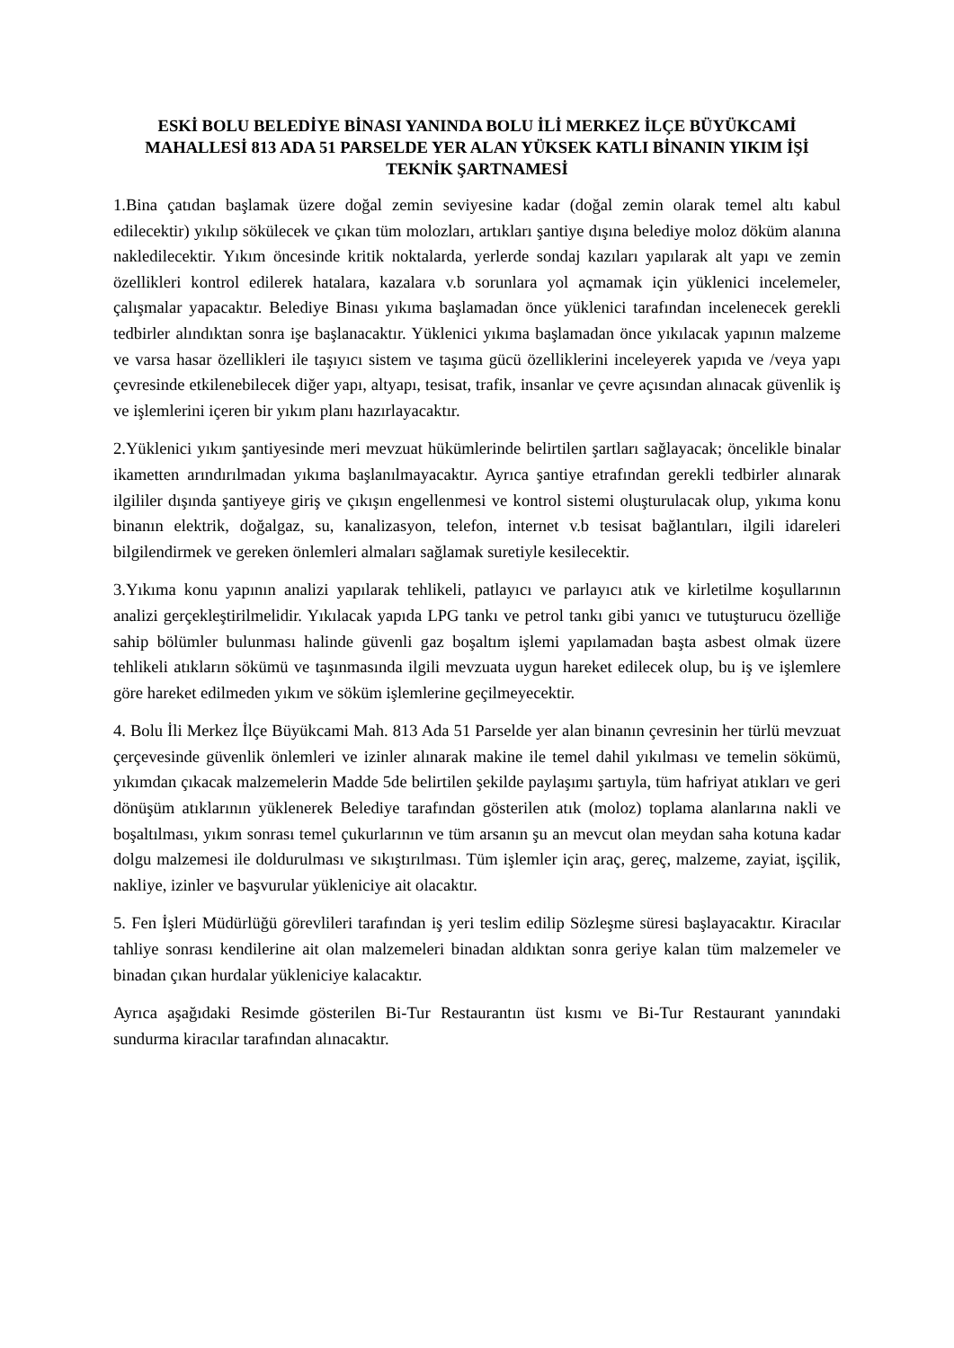ESKİ BOLU BELEDİYE BİNASI YANINDA BOLU İLİ MERKEZ İLÇE BÜYÜKCAMİ MAHALLESİ 813 ADA 51 PARSELDE YER ALAN YÜKSEK KATLI BİNANIN YIKIM İŞİ TEKNİK ŞARTNAMESİ
1.Bina çatıdan başlamak üzere doğal zemin seviyesine kadar (doğal zemin olarak temel altı kabul edilecektir) yıkılıp sökülecek ve çıkan tüm molozları, artıkları şantiye dışına belediye moloz döküm alanına nakledilecektir. Yıkım öncesinde kritik noktalarda, yerlerde sondaj kazıları yapılarak alt yapı ve zemin özellikleri kontrol edilerek hatalara, kazalara v.b sorunlara yol açmamak için yüklenici incelemeler, çalışmalar yapacaktır. Belediye Binası yıkıma başlamadan önce yüklenici tarafından incelenecek gerekli tedbirler alındıktan sonra işe başlanacaktır. Yüklenici yıkıma başlamadan önce yıkılacak yapının malzeme ve varsa hasar özellikleri ile taşıyıcı sistem ve taşıma gücü özelliklerini inceleyerek yapıda ve /veya yapı çevresinde etkilenebilecek diğer yapı, altyapı, tesisat, trafik, insanlar ve çevre açısından alınacak güvenlik iş ve işlemlerini içeren bir yıkım planı hazırlayacaktır.
2.Yüklenici yıkım şantiyesinde meri mevzuat hükümlerinde belirtilen şartları sağlayacak; öncelikle binalar ikametten arındırılmadan yıkıma başlanılmayacaktır. Ayrıca şantiye etrafından gerekli tedbirler alınarak ilgililer dışında şantiyeye giriş ve çıkışın engellenmesi ve kontrol sistemi oluşturulacak olup, yıkıma konu binanın elektrik, doğalgaz, su, kanalizasyon, telefon, internet v.b tesisat bağlantıları, ilgili idareleri bilgilendirmek ve gereken önlemleri almaları sağlamak suretiyle kesilecektir.
3.Yıkıma konu yapının analizi yapılarak tehlikeli, patlayıcı ve parlayıcı atık ve kirletilme koşullarının analizi gerçekleştirilmelidir. Yıkılacak yapıda LPG tankı ve petrol tankı gibi yanıcı ve tutuşturucu özelliğe sahip bölümler bulunması halinde güvenli gaz boşaltım işlemi yapılamadan başta asbest olmak üzere tehlikeli atıkların sökümü ve taşınmasında ilgili mevzuata uygun hareket edilecek olup, bu iş ve işlemlere göre hareket edilmeden yıkım ve söküm işlemlerine geçilmeyecektir.
4. Bolu İli Merkez İlçe Büyükcami Mah. 813 Ada 51 Parselde yer alan binanın çevresinin her türlü mevzuat çerçevesinde güvenlik önlemleri ve izinler alınarak makine ile temel dahil yıkılması ve temelin sökümü, yıkımdan çıkacak malzemelerin Madde 5de belirtilen şekilde paylaşımı şartıyla, tüm hafriyat atıkları ve geri dönüşüm atıklarının yüklenerek Belediye tarafından gösterilen atık (moloz) toplama alanlarına nakli ve boşaltılması, yıkım sonrası temel çukurlarının ve tüm arsanın şu an mevcut olan meydan saha kotuna kadar dolgu malzemesi ile doldurulması ve sıkıştırılması. Tüm işlemler için araç, gereç, malzeme, zayiat, işçilik, nakliye, izinler ve başvurular yükleniciye ait olacaktır.
5. Fen İşleri Müdürlüğü görevlileri tarafından iş yeri teslim edilip Sözleşme süresi başlayacaktır. Kiracılar tahliye sonrası kendilerine ait olan malzemeleri binadan aldıktan sonra geriye kalan tüm malzemeler ve binadan çıkan hurdalar yükleniciye kalacaktır.
Ayrıca aşağıdaki Resimde gösterilen Bi-Tur Restaurantın üst kısmı ve Bi-Tur Restaurant yanındaki sundurma kiracılar tarafından alınacaktır.